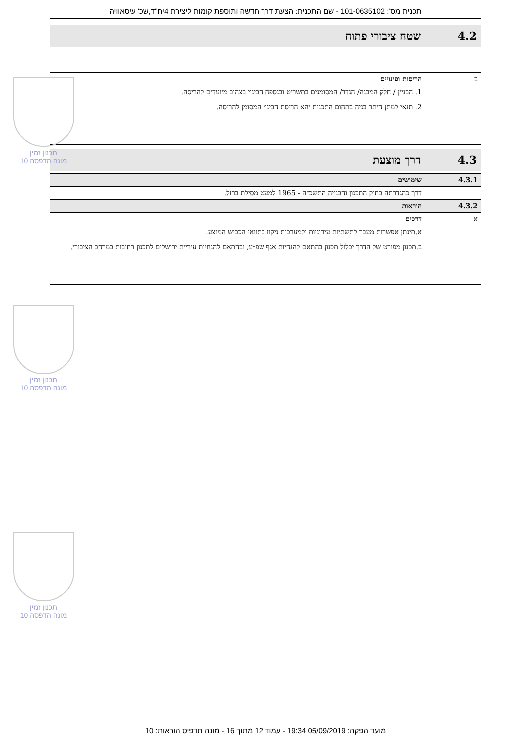תכנית מס': 101-0635102 - שם התכנית: הצעת דרך חדשה ותוספת קומות ליצירת 4יח"ד,שכ' עיסאוויה
| 4.2 | שטח ציבורי פתוח |
| ב | הריסות ופינויים 1. הבניין / חלק המבנה/ הגדר/ המסומנים בתשריט ובנספח הבינוי בצהוב מיועדים להריסה. 2. תנאי למתן היתר בניה בתחום התכנית יהא הריסת הבינוי המסומן להריסה. |
| 4.3 | דרך מוצעת |
| 4.3.1 | שימושים |
| | דרך כהגדרתה בחוק התכנון והבנייה התשכ״ה - 1965 למעט מסילת ברזל. |
| 4.3.2 | הוראות |
| א | דרכים א.תינתן אפשרות מעבר לתשתיות עירוניות ולמערכות ניקוז בתוואי הכביש המוצע. ב.תכנון מפורט של הדרך יכלול תכנון בהתאם להנחיות אגף שפ״ע, ובהתאם להנחיות עיריית ירושלים לתכנון רחובות במרחב הציבורי. |
תכנון זמין
מונה הדפסה 10
תכנון זמין
מונה הדפסה 10
תכנון זמין
מונה הדפסה 10
מועד הפקה: 05/09/2019 19:34 - עמוד 12 מתוך 16 - מונה תדפיס הוראות: 10